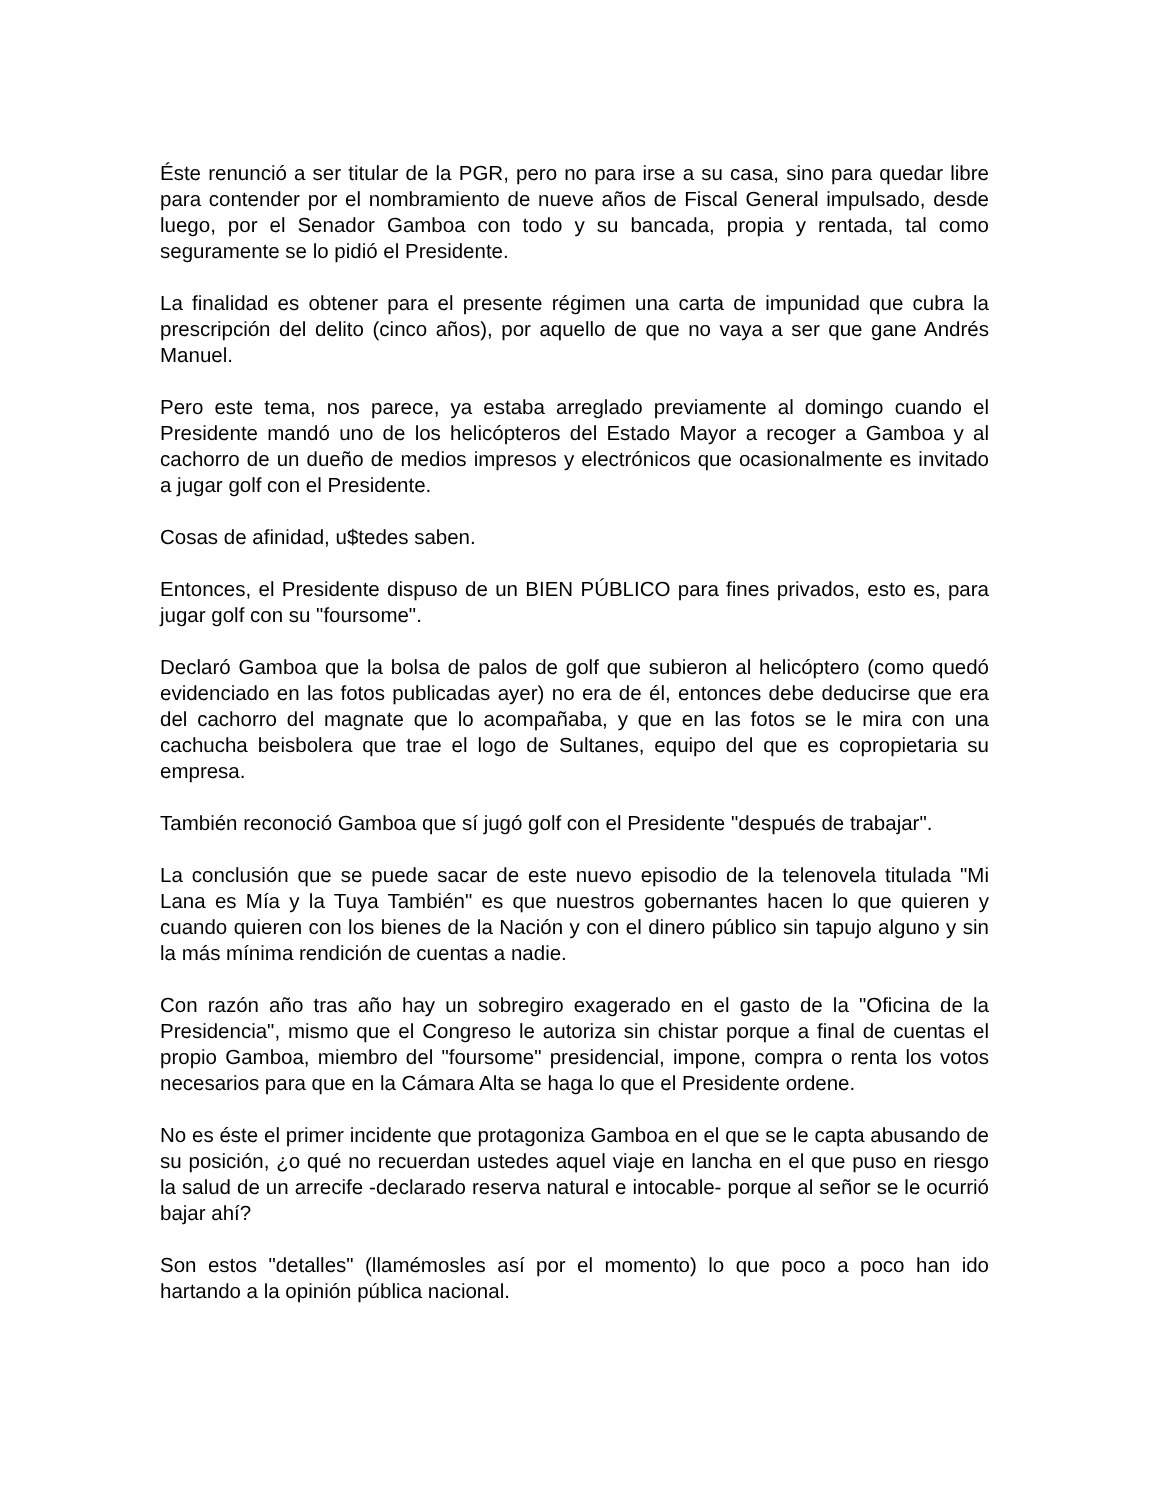Éste renunció a ser titular de la PGR, pero no para irse a su casa, sino para quedar libre para contender por el nombramiento de nueve años de Fiscal General impulsado, desde luego, por el Senador Gamboa con todo y su bancada, propia y rentada, tal como seguramente se lo pidió el Presidente.
La finalidad es obtener para el presente régimen una carta de impunidad que cubra la prescripción del delito (cinco años), por aquello de que no vaya a ser que gane Andrés Manuel.
Pero este tema, nos parece, ya estaba arreglado previamente al domingo cuando el Presidente mandó uno de los helicópteros del Estado Mayor a recoger a Gamboa y al cachorro de un dueño de medios impresos y electrónicos que ocasionalmente es invitado a jugar golf con el Presidente.
Cosas de afinidad, u$tedes saben.
Entonces, el Presidente dispuso de un BIEN PÚBLICO para fines privados, esto es, para jugar golf con su "foursome".
Declaró Gamboa que la bolsa de palos de golf que subieron al helicóptero (como quedó evidenciado en las fotos publicadas ayer) no era de él, entonces debe deducirse que era del cachorro del magnate que lo acompañaba, y que en las fotos se le mira con una cachucha beisbolera que trae el logo de Sultanes, equipo del que es copropietaria su empresa.
También reconoció Gamboa que sí jugó golf con el Presidente "después de trabajar".
La conclusión que se puede sacar de este nuevo episodio de la telenovela titulada "Mi Lana es Mía y la Tuya También" es que nuestros gobernantes hacen lo que quieren y cuando quieren con los bienes de la Nación y con el dinero público sin tapujo alguno y sin la más mínima rendición de cuentas a nadie.
Con razón año tras año hay un sobregiro exagerado en el gasto de la "Oficina de la Presidencia", mismo que el Congreso le autoriza sin chistar porque a final de cuentas el propio Gamboa, miembro del "foursome" presidencial, impone, compra o renta los votos necesarios para que en la Cámara Alta se haga lo que el Presidente ordene.
No es éste el primer incidente que protagoniza Gamboa en el que se le capta abusando de su posición, ¿o qué no recuerdan ustedes aquel viaje en lancha en el que puso en riesgo la salud de un arrecife -declarado reserva natural e intocable- porque al señor se le ocurrió bajar ahí?
Son estos "detalles" (llamémosles así por el momento) lo que poco a poco han ido hartando a la opinión pública nacional.